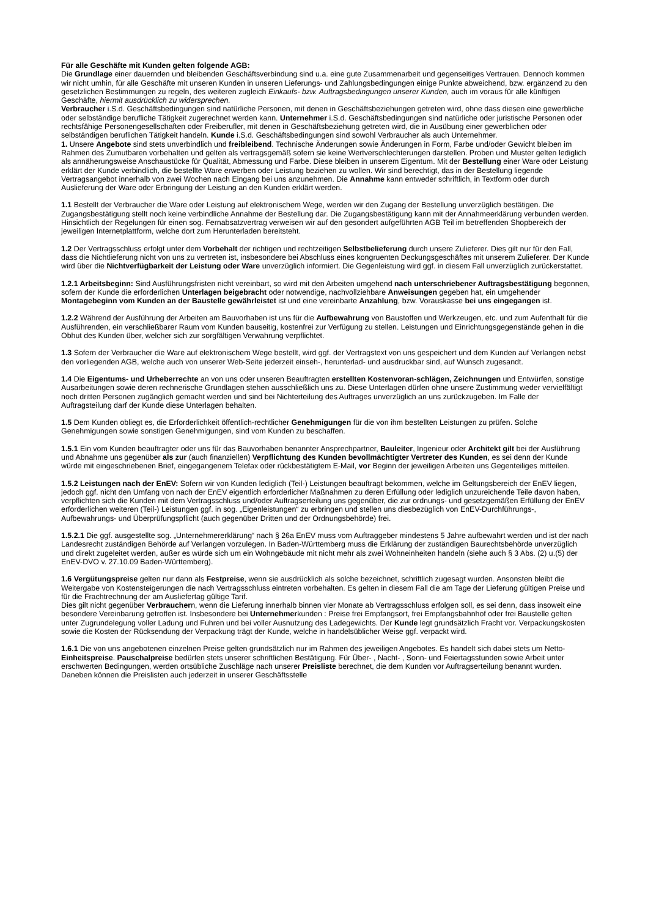Für alle Geschäfte mit Kunden gelten folgende AGB:
Die Grundlage einer dauernden und bleibenden Geschäftsverbindung sind u.a. eine gute Zusammenarbeit und gegenseitiges Vertrauen. Dennoch kommen wir nicht umhin, für alle Geschäfte mit unseren Kunden in unseren Lieferungs- und Zahlungsbedingungen einige Punkte abweichend, bzw. ergänzend zu den gesetzlichen Bestimmungen zu regeln, des weiteren zugleich Einkaufs- bzw. Auftragsbedingungen unserer Kunden, auch im voraus für alle künftigen Geschäfte, hiermit ausdrücklich zu widersprechen.
Verbraucher i.S.d. Geschäftsbedingungen sind natürliche Personen, mit denen in Geschäftsbeziehungen getreten wird, ohne dass diesen eine gewerbliche oder selbständige berufliche Tätigkeit zugerechnet werden kann. Unternehmer i.S.d. Geschäftsbedingungen sind natürliche oder juristische Personen oder rechtsfähige Personengesellschaften oder Freiberufler, mit denen in Geschäftsbeziehung getreten wird, die in Ausübung einer gewerblichen oder selbständigen beruflichen Tätigkeit handeln. Kunde i.S.d. Geschäftsbedingungen sind sowohl Verbraucher als auch Unternehmer.
1. Unsere Angebote sind stets unverbindlich und freibleibend. Technische Änderungen sowie Änderungen in Form, Farbe und/oder Gewicht bleiben im Rahmen des Zumutbaren vorbehalten und gelten als vertragsgemäß sofern sie keine Wertverschlechterungen darstellen. Proben und Muster gelten lediglich als annäherungsweise Anschaustücke für Qualität, Abmessung und Farbe. Diese bleiben in unserem Eigentum. Mit der Bestellung einer Ware oder Leistung erklärt der Kunde verbindlich, die bestellte Ware erwerben oder Leistung beziehen zu wollen. Wir sind berechtigt, das in der Bestellung liegende Vertragsangebot innerhalb von zwei Wochen nach Eingang bei uns anzunehmen. Die Annahme kann entweder schriftlich, in Textform oder durch Auslieferung der Ware oder Erbringung der Leistung an den Kunden erklärt werden.
1.1 Bestellt der Verbraucher die Ware oder Leistung auf elektronischem Wege, werden wir den Zugang der Bestellung unverzüglich bestätigen. Die Zugangsbestätigung stellt noch keine verbindliche Annahme der Bestellung dar. Die Zugangsbestätigung kann mit der Annahmeerklärung verbunden werden. Hinsichtlich der Regelungen für einen sog. Fernabsatzvertrag verweisen wir auf den gesondert aufgeführten AGB Teil im betreffenden Shopbereich der jeweiligen Internetplattform, welche dort zum Herunterladen bereitsteht.
1.2 Der Vertragsschluss erfolgt unter dem Vorbehalt der richtigen und rechtzeitigen Selbstbelieferung durch unsere Zulieferer. Dies gilt nur für den Fall, dass die Nichtlieferung nicht von uns zu vertreten ist, insbesondere bei Abschluss eines kongruenten Deckungsgeschäftes mit unserem Zulieferer. Der Kunde wird über die Nichtverfügbarkeit der Leistung oder Ware unverzüglich informiert. Die Gegenleistung wird ggf. in diesem Fall unverzüglich zurückerstattet.
1.2.1 Arbeitsbeginn: Sind Ausführungsfristen nicht vereinbart, so wird mit den Arbeiten umgehend nach unterschriebener Auftragsbestätigung begonnen, sofern der Kunde die erforderlichen Unterlagen beigebracht oder notwendige, nachvollziehbare Anweisungen gegeben hat, ein umgehender Montagebeginn vom Kunden an der Baustelle gewährleistet ist und eine vereinbarte Anzahlung, bzw. Vorauskasse bei uns eingegangen ist.
1.2.2 Während der Ausführung der Arbeiten am Bauvorhaben ist uns für die Aufbewahrung von Baustoffen und Werkzeugen, etc. und zum Aufenthalt für die Ausführenden, ein verschließbarer Raum vom Kunden bauseitig, kostenfrei zur Verfügung zu stellen. Leistungen und Einrichtungsgegenstände gehen in die Obhut des Kunden über, welcher sich zur sorgfältigen Verwahrung verpflichtet.
1.3 Sofern der Verbraucher die Ware auf elektronischem Wege bestellt, wird ggf. der Vertragstext von uns gespeichert und dem Kunden auf Verlangen nebst den vorliegenden AGB, welche auch von unserer Web-Seite jederzeit einseh-, herunterlad- und ausdruckbar sind, auf Wunsch zugesandt.
1.4 Die Eigentums- und Urheberrechte an von uns oder unseren Beauftragten erstellten Kostenvoran-schlägen, Zeichnungen und Entwürfen, sonstige Ausarbeitungen sowie deren rechnerische Grundlagen stehen ausschließlich uns zu. Diese Unterlagen dürfen ohne unsere Zustimmung weder vervielfältigt noch dritten Personen zugänglich gemacht werden und sind bei Nichterteilung des Auftrages unverzüglich an uns zurückzugeben. Im Falle der Auftragsteilung darf der Kunde diese Unterlagen behalten.
1.5 Dem Kunden obliegt es, die Erforderlichkeit öffentlich-rechtlicher Genehmigungen für die von ihm bestellten Leistungen zu prüfen. Solche Genehmigungen sowie sonstigen Genehmigungen, sind vom Kunden zu beschaffen.
1.5.1 Ein vom Kunden beauftragter oder uns für das Bauvorhaben benannter Ansprechpartner, Bauleiter, Ingenieur oder Architekt gilt bei der Ausführung und Abnahme uns gegenüber als zur (auch finanziellen) Verpflichtung des Kunden bevollmächtigter Vertreter des Kunden, es sei denn der Kunde würde mit eingeschriebenen Brief, eingegangenem Telefax oder rückbestätigtem E-Mail, vor Beginn der jeweiligen Arbeiten uns Gegenteiliges mitteilen.
1.5.2 Leistungen nach der EnEV: Sofern wir von Kunden lediglich (Teil-) Leistungen beauftragt bekommen, welche im Geltungsbereich der EnEV liegen, jedoch ggf. nicht den Umfang von nach der EnEV eigentlich erforderlicher Maßnahmen zu deren Erfüllung oder lediglich unzureichende Teile davon haben, verpflichten sich die Kunden mit dem Vertragsschluss und/oder Auftragserteilung uns gegenüber, die zur ordnungs- und gesetzgemäßen Erfüllung der EnEV erforderlichen weiteren (Teil-) Leistungen ggf. in sog. „Eigenleistungen“ zu erbringen und stellen uns diesbezüglich von EnEV-Durchführungs-, Aufbewahrungs- und Überprüfungspflicht (auch gegenüber Dritten und der Ordnungsbehörde) frei.
1.5.2.1 Die ggf. ausgestellte sog. „Unternehmererklärung“ nach § 26a EnEV muss vom Auftraggeber mindestens 5 Jahre aufbewahrt werden und ist der nach Landesrecht zuständigen Behörde auf Verlangen vorzulegen. In Baden-Württemberg muss die Erklärung der zuständigen Baurechtsbehörde unverzüglich und direkt zugeleitet werden, außer es würde sich um ein Wohngebäude mit nicht mehr als zwei Wohneinheiten handeln (siehe auch § 3 Abs. (2) u.(5) der EnEV-DVO v. 27.10.09 Baden-Württemberg).
1.6 Vergütungspreise gelten nur dann als Festpreise, wenn sie ausdrücklich als solche bezeichnet, schriftlich zugesagt wurden. Ansonsten bleibt die Weitergabe von Kostensteigerungen die nach Vertragsschluss eintreten vorbehalten. Es gelten in diesem Fall die am Tage der Lieferung gültigen Preise und für die Frachtrechnung der am Ausliefertag gültige Tarif.
Dies gilt nicht gegenüber Verbrauchern, wenn die Lieferung innerhalb binnen vier Monate ab Vertragsschluss erfolgen soll, es sei denn, dass insoweit eine besondere Vereinbarung getroffen ist. Insbesondere bei Unternehmerkunden : Preise frei Empfangsort, frei Empfangsbahnhof oder frei Baustelle gelten unter Zugrundelegung voller Ladung und Fuhren und bei voller Ausnutzung des Ladegewichts. Der Kunde legt grundsätzlich Fracht vor. Verpackungskosten sowie die Kosten der Rücksendung der Verpackung trägt der Kunde, welche in handelsüblicher Weise ggf. verpackt wird.
1.6.1 Die von uns angebotenen einzelnen Preise gelten grundsätzlich nur im Rahmen des jeweiligen Angebotes. Es handelt sich dabei stets um Netto-Einheitspreise. Pauschalpreise bedürfen stets unserer schriftlichen Bestätigung. Für Über- , Nacht- , Sonn- und Feiertagsstunden sowie Arbeit unter erschwerten Bedingungen, werden ortsübliche Zuschläge nach unserer Preisliste berechnet, die dem Kunden vor Auftragserteilung benannt wurden. Daneben können die Preislisten auch jederzeit in unserer Geschäftsstelle